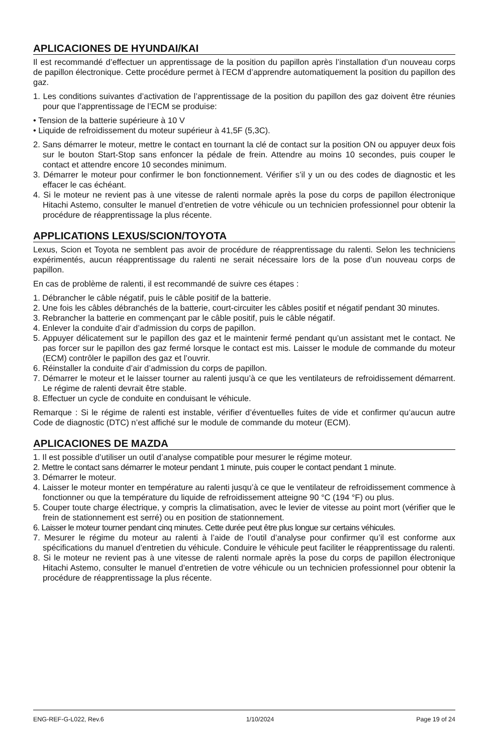APLICACIONES DE HYUNDAI/KAI
Il est recommandé d’effectuer un apprentissage de la position du papillon après l’installation d’un nouveau corps de papillon électronique. Cette procédure permet à l’ECM d’apprendre automatiquement la position du papillon des gaz.
1. Les conditions suivantes d’activation de l’apprentissage de la position du papillon des gaz doivent être réunies pour que l’apprentissage de l’ECM se produise:
• Tension de la batterie supérieure à 10 V
• Liquide de refroidissement du moteur supérieur à 41,5F (5,3C).
2. Sans démarrer le moteur, mettre le contact en tournant la clé de contact sur la position ON ou appuyer deux fois sur le bouton Start-Stop sans enfoncer la pédale de frein. Attendre au moins 10 secondes, puis couper le contact et attendre encore 10 secondes minimum.
3. Démarrer le moteur pour confirmer le bon fonctionnement. Vérifier s’il y un ou des codes de diagnostic et les effacer le cas échéant.
4. Si le moteur ne revient pas à une vitesse de ralenti normale après la pose du corps de papillon électronique Hitachi Astemo, consulter le manuel d’entretien de votre véhicule ou un technicien professionnel pour obtenir la procédure de réapprentissage la plus récente.
APPLICATIONS LEXUS/SCION/TOYOTA
Lexus, Scion et Toyota ne semblent pas avoir de procédure de réapprentissage du ralenti. Selon les techniciens expérimentés, aucun réapprentissage du ralenti ne serait nécessaire lors de la pose d’un nouveau corps de papillon.
En cas de problème de ralenti, il est recommandé de suivre ces étapes :
1. Débrancher le câble négatif, puis le câble positif de la batterie.
2. Une fois les câbles débranchés de la batterie, court-circuiter les câbles positif et négatif pendant 30 minutes.
3. Rebrancher la batterie en commençant par le câble positif, puis le câble négatif.
4. Enlever la conduite d’air d’admission du corps de papillon.
5. Appuyer délicatement sur le papillon des gaz et le maintenir fermé pendant qu’un assistant met le contact. Ne pas forcer sur le papillon des gaz fermé lorsque le contact est mis. Laisser le module de commande du moteur (ECM) contrôler le papillon des gaz et l’ouvrir.
6. Réinstaller la conduite d’air d’admission du corps de papillon.
7. Démarrer le moteur et le laisser tourner au ralenti jusqu’à ce que les ventilateurs de refroidissement démarrent. Le régime de ralenti devrait être stable.
8. Effectuer un cycle de conduite en conduisant le véhicule.
Remarque : Si le régime de ralenti est instable, vérifier d’éventuelles fuites de vide et confirmer qu’aucun autre Code de diagnostic (DTC) n’est affiché sur le module de commande du moteur (ECM).
APLICACIONES DE MAZDA
1. Il est possible d’utiliser un outil d’analyse compatible pour mesurer le régime moteur.
2. Mettre le contact sans démarrer le moteur pendant 1 minute, puis couper le contact pendant 1 minute.
3. Démarrer le moteur.
4. Laisser le moteur monter en température au ralenti jusqu’à ce que le ventilateur de refroidissement commence à fonctionner ou que la température du liquide de refroidissement atteigne 90 °C (194 °F) ou plus.
5. Couper toute charge électrique, y compris la climatisation, avec le levier de vitesse au point mort (vérifier que le frein de stationnement est serré) ou en position de stationnement.
6. Laisser le moteur tourner pendant cinq minutes. Cette durée peut être plus longue sur certains véhicules.
7. Mesurer le régime du moteur au ralenti à l’aide de l’outil d’analyse pour confirmer qu’il est conforme aux spécifications du manuel d’entretien du véhicule. Conduire le véhicule peut faciliter le réapprentissage du ralenti.
8. Si le moteur ne revient pas à une vitesse de ralenti normale après la pose du corps de papillon électronique Hitachi Astemo, consulter le manuel d’entretien de votre véhicule ou un technicien professionnel pour obtenir la procédure de réapprentissage la plus récente.
ENG-REF-G-L022, Rev.6 1/10/2024 Page 19 of 24